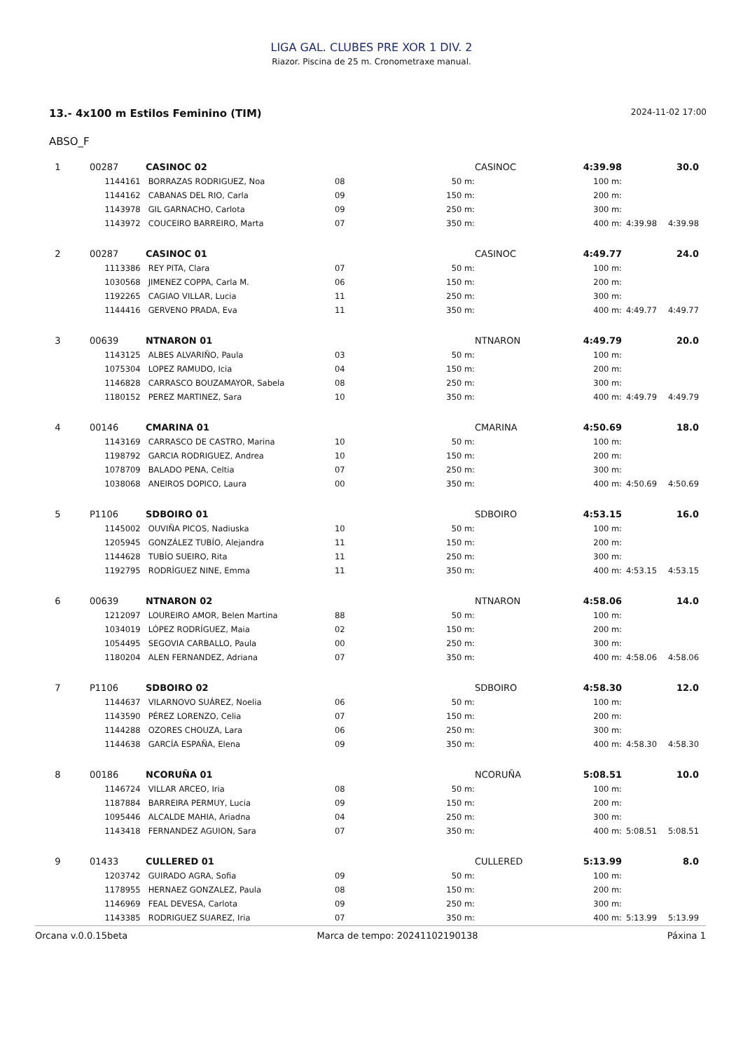LIGA GAL. CLUBES PRE XOR 1 DIV. 2
Riazor. Piscina de 25 m. Cronometraxe manual.
13.- 4x100 m Estilos Feminino (TIM) 2024-11-02 17:00
ABSO_F
| 1 | 00287 | CASINOC 02 | | | CASINOC | 4:39.98 | | 30.0 |
| | 1144161 | BORRAZAS RODRIGUEZ, Noa | 08 | 50 m: | | 100 m: | | |
| | 1144162 | CABANAS DEL RIO, Carla | 09 | 150 m: | | 200 m: | | |
| | 1143978 | GIL GARNACHO, Carlota | 09 | 250 m: | | 300 m: | | |
| | 1143972 | COUCEIRO BARREIRO, Marta | 07 | 350 m: | | 400 m: | 4:39.98 | 4:39.98 |
| 2 | 00287 | CASINOC 01 | | | CASINOC | 4:49.77 | | 24.0 |
| | 1113386 | REY PITA, Clara | 07 | 50 m: | | 100 m: | | |
| | 1030568 | JIMENEZ COPPA, Carla M. | 06 | 150 m: | | 200 m: | | |
| | 1192265 | CAGIAO VILLAR, Lucia | 11 | 250 m: | | 300 m: | | |
| | 1144416 | GERVENO PRADA, Eva | 11 | 350 m: | | 400 m: | 4:49.77 | 4:49.77 |
| 3 | 00639 | NTNARON 01 | | | NTNARON | 4:49.79 | | 20.0 |
| | 1143125 | ALBES ALVARIÑO, Paula | 03 | 50 m: | | 100 m: | | |
| | 1075304 | LOPEZ RAMUDO, Icia | 04 | 150 m: | | 200 m: | | |
| | 1146828 | CARRASCO BOUZAMAYOR, Sabela | 08 | 250 m: | | 300 m: | | |
| | 1180152 | PEREZ MARTINEZ, Sara | 10 | 350 m: | | 400 m: | 4:49.79 | 4:49.79 |
| 4 | 00146 | CMARINA 01 | | | CMARINA | 4:50.69 | | 18.0 |
| | 1143169 | CARRASCO DE CASTRO, Marina | 10 | 50 m: | | 100 m: | | |
| | 1198792 | GARCIA RODRIGUEZ, Andrea | 10 | 150 m: | | 200 m: | | |
| | 1078709 | BALADO PENA, Celtia | 07 | 250 m: | | 300 m: | | |
| | 1038068 | ANEIROS DOPICO, Laura | 00 | 350 m: | | 400 m: | 4:50.69 | 4:50.69 |
| 5 | P1106 | SDBOIRO 01 | | | SDBOIRO | 4:53.15 | | 16.0 |
| | 1145002 | OUVIÑA PICOS, Nadiuska | 10 | 50 m: | | 100 m: | | |
| | 1205945 | GONZÁLEZ TUBÍO, Alejandra | 11 | 150 m: | | 200 m: | | |
| | 1144628 | TUBÍO SUEIRO, Rita | 11 | 250 m: | | 300 m: | | |
| | 1192795 | RODRÍGUEZ NINE, Emma | 11 | 350 m: | | 400 m: | 4:53.15 | 4:53.15 |
| 6 | 00639 | NTNARON 02 | | | NTNARON | 4:58.06 | | 14.0 |
| | 1212097 | LOUREIRO AMOR, Belen Martina | 88 | 50 m: | | 100 m: | | |
| | 1034019 | LÓPEZ RODRÍGUEZ, Maia | 02 | 150 m: | | 200 m: | | |
| | 1054495 | SEGOVIA CARBALLO, Paula | 00 | 250 m: | | 300 m: | | |
| | 1180204 | ALEN FERNANDEZ, Adriana | 07 | 350 m: | | 400 m: | 4:58.06 | 4:58.06 |
| 7 | P1106 | SDBOIRO 02 | | | SDBOIRO | 4:58.30 | | 12.0 |
| | 1144637 | VILARNOVO SUÁREZ, Noelia | 06 | 50 m: | | 100 m: | | |
| | 1143590 | PÉREZ LORENZO, Celia | 07 | 150 m: | | 200 m: | | |
| | 1144288 | OZORES CHOUZA, Lara | 06 | 250 m: | | 300 m: | | |
| | 1144638 | GARCÍA ESPAÑA, Elena | 09 | 350 m: | | 400 m: | 4:58.30 | 4:58.30 |
| 8 | 00186 | NCORUÑA 01 | | | NCORUÑA | 5:08.51 | | 10.0 |
| | 1146724 | VILLAR ARCEO, Iria | 08 | 50 m: | | 100 m: | | |
| | 1187884 | BARREIRA PERMUY, Lucia | 09 | 150 m: | | 200 m: | | |
| | 1095446 | ALCALDE MAHIA, Ariadna | 04 | 250 m: | | 300 m: | | |
| | 1143418 | FERNANDEZ AGUION, Sara | 07 | 350 m: | | 400 m: | 5:08.51 | 5:08.51 |
| 9 | 01433 | CULLERED 01 | | | CULLERED | 5:13.99 | | 8.0 |
| | 1203742 | GUIRADO AGRA, Sofia | 09 | 50 m: | | 100 m: | | |
| | 1178955 | HERNAEZ GONZALEZ, Paula | 08 | 150 m: | | 200 m: | | |
| | 1146969 | FEAL DEVESA, Carlota | 09 | 250 m: | | 300 m: | | |
| | 1143385 | RODRIGUEZ SUAREZ, Iria | 07 | 350 m: | | 400 m: | 5:13.99 | 5:13.99 |
Orcana v.0.0.15beta Marca de tempo: 20241102190138 Páxina 1